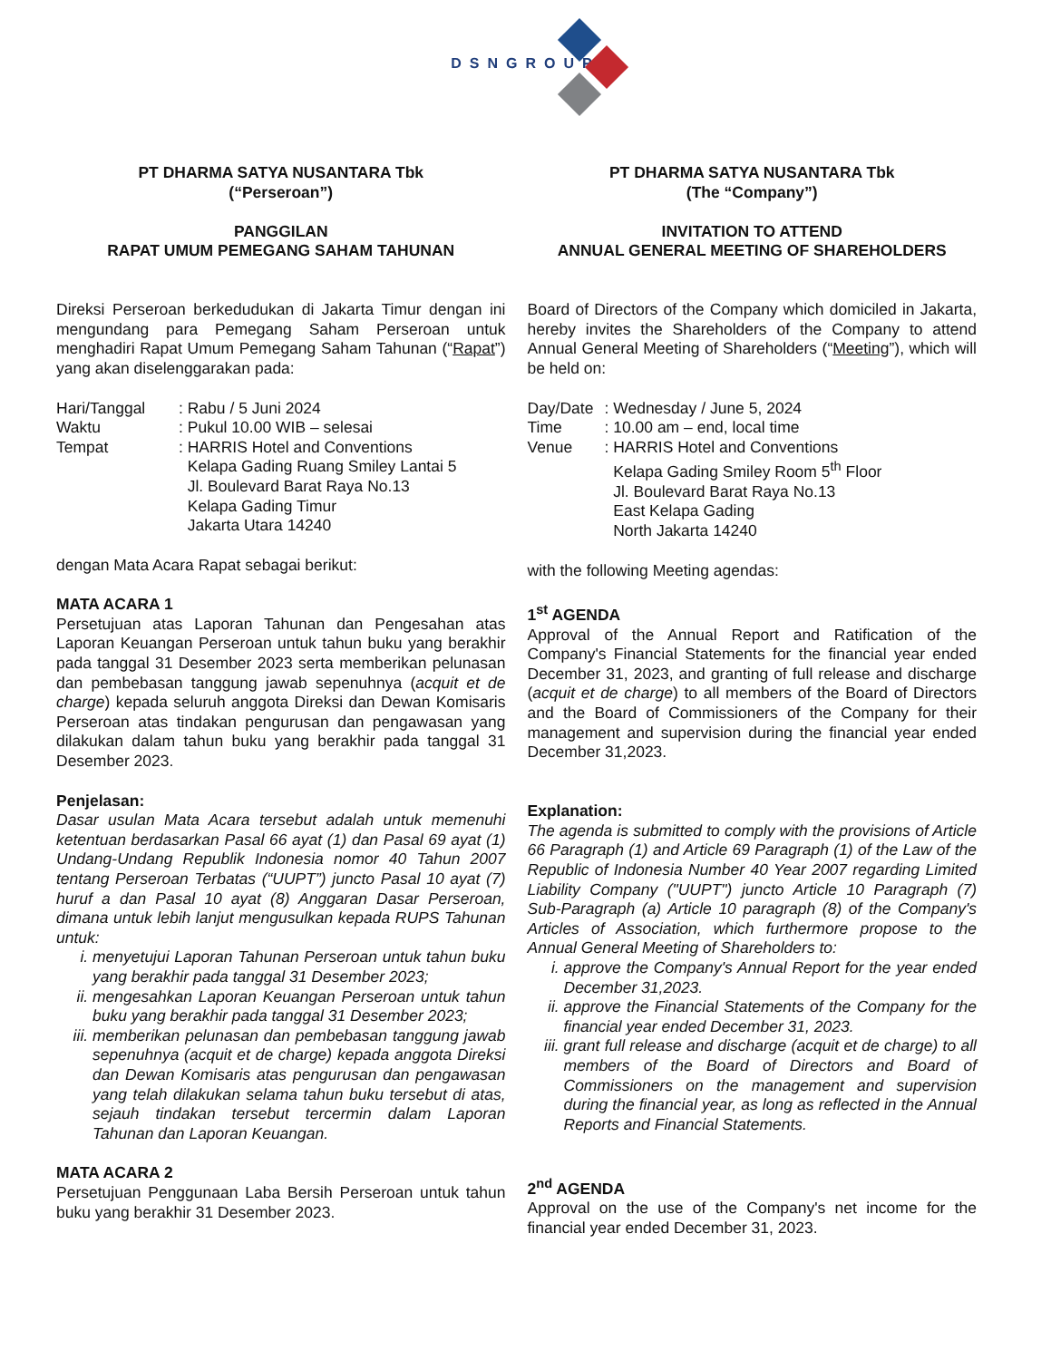DSNGROUP
PT DHARMA SATYA NUSANTARA Tbk
(“Perseroan”)
PANGGILAN
RAPAT UMUM PEMEGANG SAHAM TAHUNAN
Direksi Perseroan berkedudukan di Jakarta Timur dengan ini mengundang para Pemegang Saham Perseroan untuk menghadiri Rapat Umum Pemegang Saham Tahunan (“Rapat”) yang akan diselenggarakan pada:
| Hari/Tanggal | : Rabu / 5 Juni 2024 |
| Waktu | : Pukul 10.00 WIB – selesai |
| Tempat | : HARRIS Hotel and Conventions Kelapa Gading Ruang Smiley Lantai 5 Jl. Boulevard Barat Raya No.13 Kelapa Gading Timur Jakarta Utara 14240 |
dengan Mata Acara Rapat sebagai berikut:
MATA ACARA 1
Persetujuan atas Laporan Tahunan dan Pengesahan atas Laporan Keuangan Perseroan untuk tahun buku yang berakhir pada tanggal 31 Desember 2023 serta memberikan pelunasan dan pembebasan tanggung jawab sepenuhnya (acquit et de charge) kepada seluruh anggota Direksi dan Dewan Komisaris Perseroan atas tindakan pengurusan dan pengawasan yang dilakukan dalam tahun buku yang berakhir pada tanggal 31 Desember 2023.
Penjelasan:
Dasar usulan Mata Acara tersebut adalah untuk memenuhi ketentuan berdasarkan Pasal 66 ayat (1) dan Pasal 69 ayat (1) Undang-Undang Republik Indonesia nomor 40 Tahun 2007 tentang Perseroan Terbatas (“UUPT”) juncto Pasal 10 ayat (7) huruf a dan Pasal 10 ayat (8) Anggaran Dasar Perseroan, dimana untuk lebih lanjut mengusulkan kepada RUPS Tahunan untuk:
i. menyetujui Laporan Tahunan Perseroan untuk tahun buku yang berakhir pada tanggal 31 Desember 2023;
ii. mengesahkan Laporan Keuangan Perseroan untuk tahun buku yang berakhir pada tanggal 31 Desember 2023;
iii. memberikan pelunasan dan pembebasan tanggung jawab sepenuhnya (acquit et de charge) kepada anggota Direksi dan Dewan Komisaris atas pengurusan dan pengawasan yang telah dilakukan selama tahun buku tersebut di atas, sejauh tindakan tersebut tercermin dalam Laporan Tahunan dan Laporan Keuangan.
MATA ACARA 2
Persetujuan Penggunaan Laba Bersih Perseroan untuk tahun buku yang berakhir 31 Desember 2023.
PT DHARMA SATYA NUSANTARA Tbk
(The “Company”)
INVITATION TO ATTEND
ANNUAL GENERAL MEETING OF SHAREHOLDERS
Board of Directors of the Company which domiciled in Jakarta, hereby invites the Shareholders of the Company to attend Annual General Meeting of Shareholders (“Meeting”), which will be held on:
| Day/Date | : Wednesday / June 5, 2024 |
| Time | : 10.00 am – end, local time |
| Venue | : HARRIS Hotel and Conventions Kelapa Gading Smiley Room 5<sup>th</sup> Floor Jl. Boulevard Barat Raya No.13 East Kelapa Gading North Jakarta 14240 |
with the following Meeting agendas:
1<sup>st</sup> AGENDA
Approval of the Annual Report and Ratification of the Company's Financial Statements for the financial year ended December 31, 2023, and granting of full release and discharge (acquit et de charge) to all members of the Board of Directors and the Board of Commissioners of the Company for their management and supervision during the financial year ended December 31,2023.
Explanation:
The agenda is submitted to comply with the provisions of Article 66 Paragraph (1) and Article 69 Paragraph (1) of the Law of the Republic of Indonesia Number 40 Year 2007 regarding Limited Liability Company ("UUPT") juncto Article 10 Paragraph (7) Sub-Paragraph (a) Article 10 paragraph (8) of the Company's Articles of Association, which furthermore propose to the Annual General Meeting of Shareholders to:
i. approve the Company's Annual Report for the year ended December 31,2023.
ii. approve the Financial Statements of the Company for the financial year ended December 31, 2023.
iii. grant full release and discharge (acquit et de charge) to all members of the Board of Directors and Board of Commissioners on the management and supervision during the financial year, as long as reflected in the Annual Reports and Financial Statements.
2<sup>nd</sup> AGENDA
Approval on the use of the Company's net income for the financial year ended December 31, 2023.